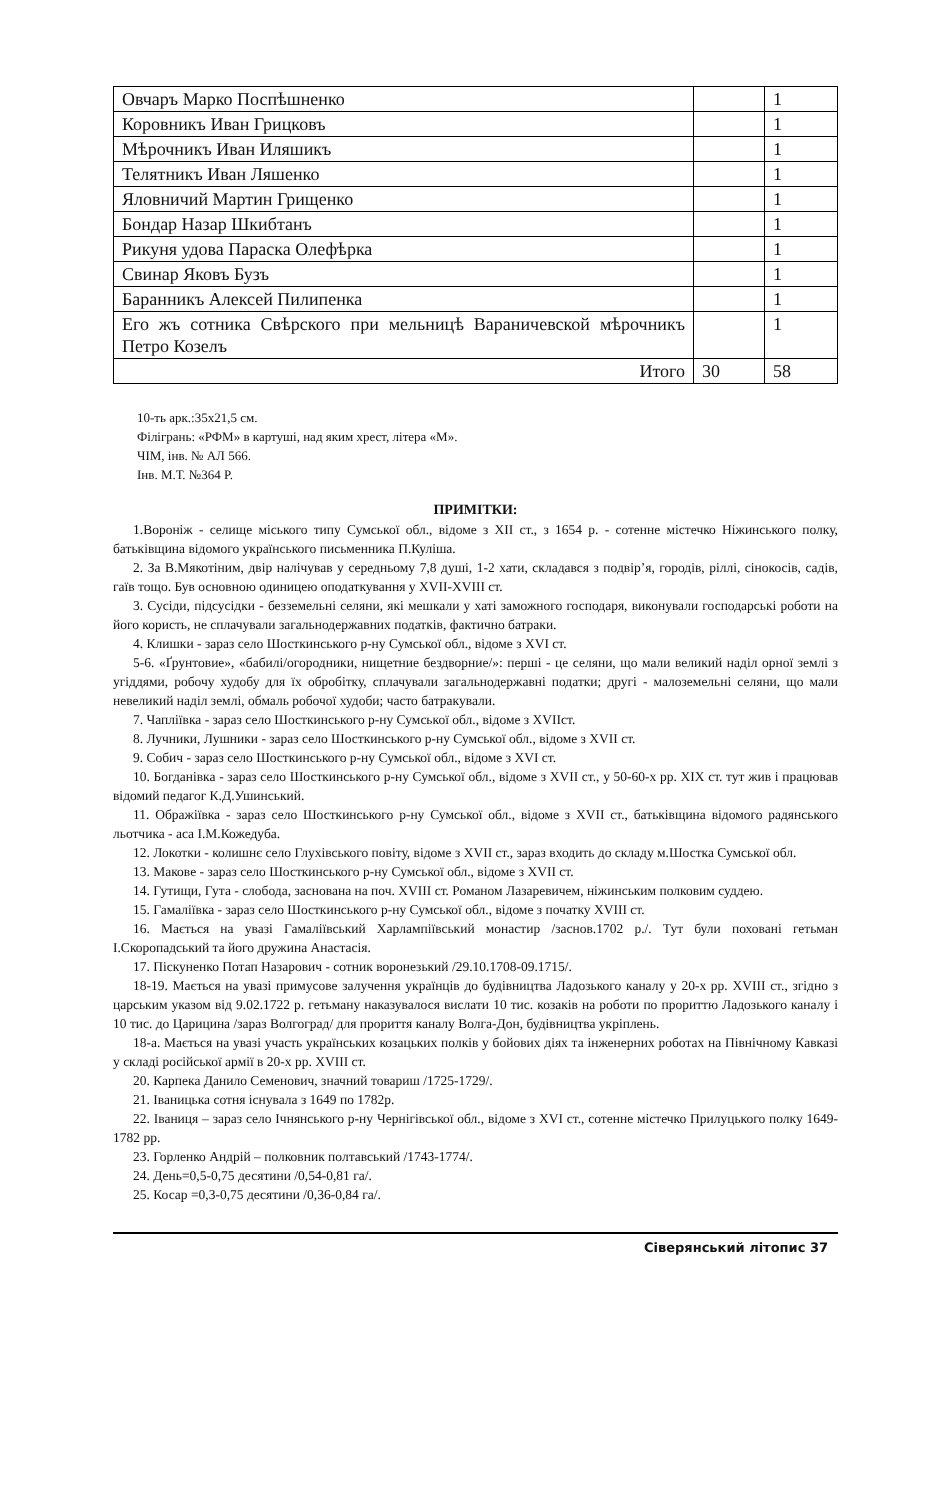| Овчаръ Марко Поспѣшненко | | 1 |
| Коровникъ Иван Грицковъ | | 1 |
| Мѣрочникъ Иван Иляшикъ | | 1 |
| Телятникъ Иван Ляшенко | | 1 |
| Яловничий Мартин Грищенко | | 1 |
| Бондар Назар Шкибтанъ | | 1 |
| Рикуня удова Параска Олефѣрка | | 1 |
| Свинар Яковъ Бузъ | | 1 |
| Баранникъ Алексей Пилипенка | | 1 |
| Его жъ сотника Свѣрского при мельницѣ Вараничевской мѣрочникъ Петро Козелъ | | 1 |
| Итого | 30 | 58 |
10-ть арк.:35х21,5 см.
Філігрань: «РФМ» в картуші, над яким хрест, літера «М».
ЧІМ, інв. № АЛ 566.
Інв. М.Т. №364 Р.
ПРИМІТКИ:
1.Вороніж - селище міського типу Сумської обл., відоме з XII ст., з 1654 р. - сотенне містечко Ніжинського полку, батьківщина відомого українського письменника П.Куліша.
2. За В.Мякотіним, двір налічував у середньому 7,8 душі, 1-2 хати, складався з подвір’я, городів, ріллі, сінокосів, садів, гаїв тощо. Був основною одиницею оподаткування у XVII-XVIII ст.
3. Сусіди, підсусідки - безземельні селяни, які мешкали у хаті заможного господаря, виконували господарські роботи на його користь, не сплачували загальнодержавних податків, фактично батраки.
4. Клишки - зараз село Шосткинського р-ну Сумської обл., відоме з XVI ст.
5-6. «Ґрунтовие», «бабилі/огородники, нищетние бездворние/»: перші - це селяни, що мали великий наділ орної землі з угіддями, робочу худобу для їх обробітку, сплачували загальнодержавні податки; другі - малоземельні селяни, що мали невеликий наділ землі, обмаль робочої худоби; часто батракували.
7. Чапліївка - зараз село Шосткинського р-ну Сумської обл., відоме з XVIIст.
8. Лучники, Лушники - зараз село Шосткинського р-ну Сумської обл., відоме з XVII ст.
9. Собич - зараз село Шосткинського р-ну Сумської обл., відоме з XVI ст.
10. Богданівка - зараз село Шосткинського р-ну Сумської обл., відоме з XVII ст., у 50-60-х рр. XIX ст. тут жив і працював відомий педагог К.Д.Ушинський.
11. Ображіївка - зараз село Шосткинського р-ну Сумської обл., відоме з XVII ст., батьківщина відомого радянського льотчика - аса І.М.Кожедуба.
12. Локотки - колишнє село Глухівського повіту, відоме з XVII ст., зараз входить до складу м.Шостка Сумської обл.
13. Макове - зараз село Шосткинського р-ну Сумської обл., відоме з XVII ст.
14. Гутищи, Гута - слобода, заснована на поч. XVIII ст. Романом Лазаревичем, ніжинським полковим суддею.
15. Гамаліївка - зараз село Шосткинського р-ну Сумської обл., відоме з початку XVIII ст.
16. Мається на увазі Гамаліївський Харлампіївський монастир /заснов.1702 р./. Тут були поховані гетьман І.Скоропадський та його дружина Анастасія.
17. Піскуненко Потап Назарович - сотник воронезький /29.10.1708-09.1715/.
18-19. Мається на увазі примусове залучення українців до будівництва Ладозького каналу у 20-х рр. XVIII ст., згідно з царським указом від 9.02.1722 р. гетьману наказувалося вислати 10 тис. козаків на роботи по прориттю Ладозького каналу і 10 тис. до Царицина /зараз Волгоград/ для прориття каналу Волга-Дон, будівництва укріплень.
18-а. Мається на увазі участь українських козацьких полків у бойових діях та інженерних роботах на Північному Кавказі у складі російської армії в 20-х рр. XVIII ст.
20. Карпека Данило Семенович, значний товариш /1725-1729/.
21. Іваницька сотня існувала з 1649 по 1782р.
22. Іваниця – зараз село Ічнянського р-ну Чернігівської обл., відоме з XVI ст., сотенне містечко Прилуцького полку 1649-1782 рр.
23. Горленко Андрій – полковник полтавський /1743-1774/.
24. День=0,5-0,75 десятини /0,54-0,81 га/.
25. Косар =0,3-0,75 десятини /0,36-0,84 га/.
Сіверянський літопис 37